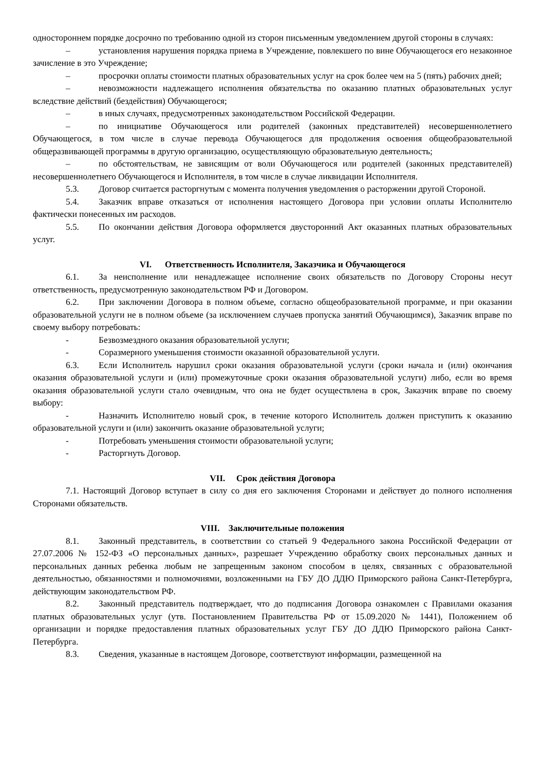одностороннем порядке досрочно по требованию одной из сторон письменным уведомлением другой стороны в случаях:
– установления нарушения порядка приема в Учреждение, повлекшего по вине Обучающегося его незаконное зачисление в это Учреждение;
– просрочки оплаты стоимости платных образовательных услуг на срок более чем на 5 (пять) рабочих дней;
– невозможности надлежащего исполнения обязательства по оказанию платных образовательных услуг вследствие действий (бездействия) Обучающегося;
– в иных случаях, предусмотренных законодательством Российской Федерации.
– по инициативе Обучающегося или родителей (законных представителей) несовершеннолетнего Обучающегося, в том числе в случае перевода Обучающегося для продолжения освоения общеобразовательной общеразвивающей программы в другую организацию, осуществляющую образовательную деятельность;
– по обстоятельствам, не зависящим от воли Обучающегося или родителей (законных представителей) несовершеннолетнего Обучающегося и Исполнителя, в том числе в случае ликвидации Исполнителя.
5.3. Договор считается расторгнутым с момента получения уведомления о расторжении другой Стороной.
5.4. Заказчик вправе отказаться от исполнения настоящего Договора при условии оплаты Исполнителю фактически понесенных им расходов.
5.5. По окончании действия Договора оформляется двусторонний Акт оказанных платных образовательных услуг.
VI. Ответственность Исполнителя, Заказчика и Обучающегося
6.1. За неисполнение или ненадлежащее исполнение своих обязательств по Договору Стороны несут ответственность, предусмотренную законодательством РФ и Договором.
6.2. При заключении Договора в полном объеме, согласно общеобразовательной программе, и при оказании образовательной услуги не в полном объеме (за исключением случаев пропуска занятий Обучающимся), Заказчик вправе по своему выбору потребовать:
- Безвозмездного оказания образовательной услуги;
- Соразмерного уменьшения стоимости оказанной образовательной услуги.
6.3. Если Исполнитель нарушил сроки оказания образовательной услуги (сроки начала и (или) окончания оказания образовательной услуги и (или) промежуточные сроки оказания образовательной услуги) либо, если во время оказания образовательной услуги стало очевидным, что она не будет осуществлена в срок, Заказчик вправе по своему выбору:
- Назначить Исполнителю новый срок, в течение которого Исполнитель должен приступить к оказанию образовательной услуги и (или) закончить оказание образовательной услуги;
- Потребовать уменьшения стоимости образовательной услуги;
- Расторгнуть Договор.
VII. Срок действия Договора
7.1. Настоящий Договор вступает в силу со дня его заключения Сторонами и действует до полного исполнения Сторонами обязательств.
VIII. Заключительные положения
8.1. Законный представитель, в соответствии со статьей 9 Федерального закона Российской Федерации от 27.07.2006 № 152-ФЗ «О персональных данных», разрешает Учреждению обработку своих персональных данных и персональных данных ребенка любым не запрещенным законом способом в целях, связанных с образовательной деятельностью, обязанностями и полномочиями, возложенными на ГБУ ДО ДДЮ Приморского района Санкт-Петербурга, действующим законодательством РФ.
8.2. Законный представитель подтверждает, что до подписания Договора ознакомлен с Правилами оказания платных образовательных услуг (утв. Постановлением Правительства РФ от 15.09.2020 № 1441), Положением об организации и порядке предоставления платных образовательных услуг ГБУ ДО ДДЮ Приморского района Санкт-Петербурга.
8.3. Сведения, указанные в настоящем Договоре, соответствуют информации, размещенной на